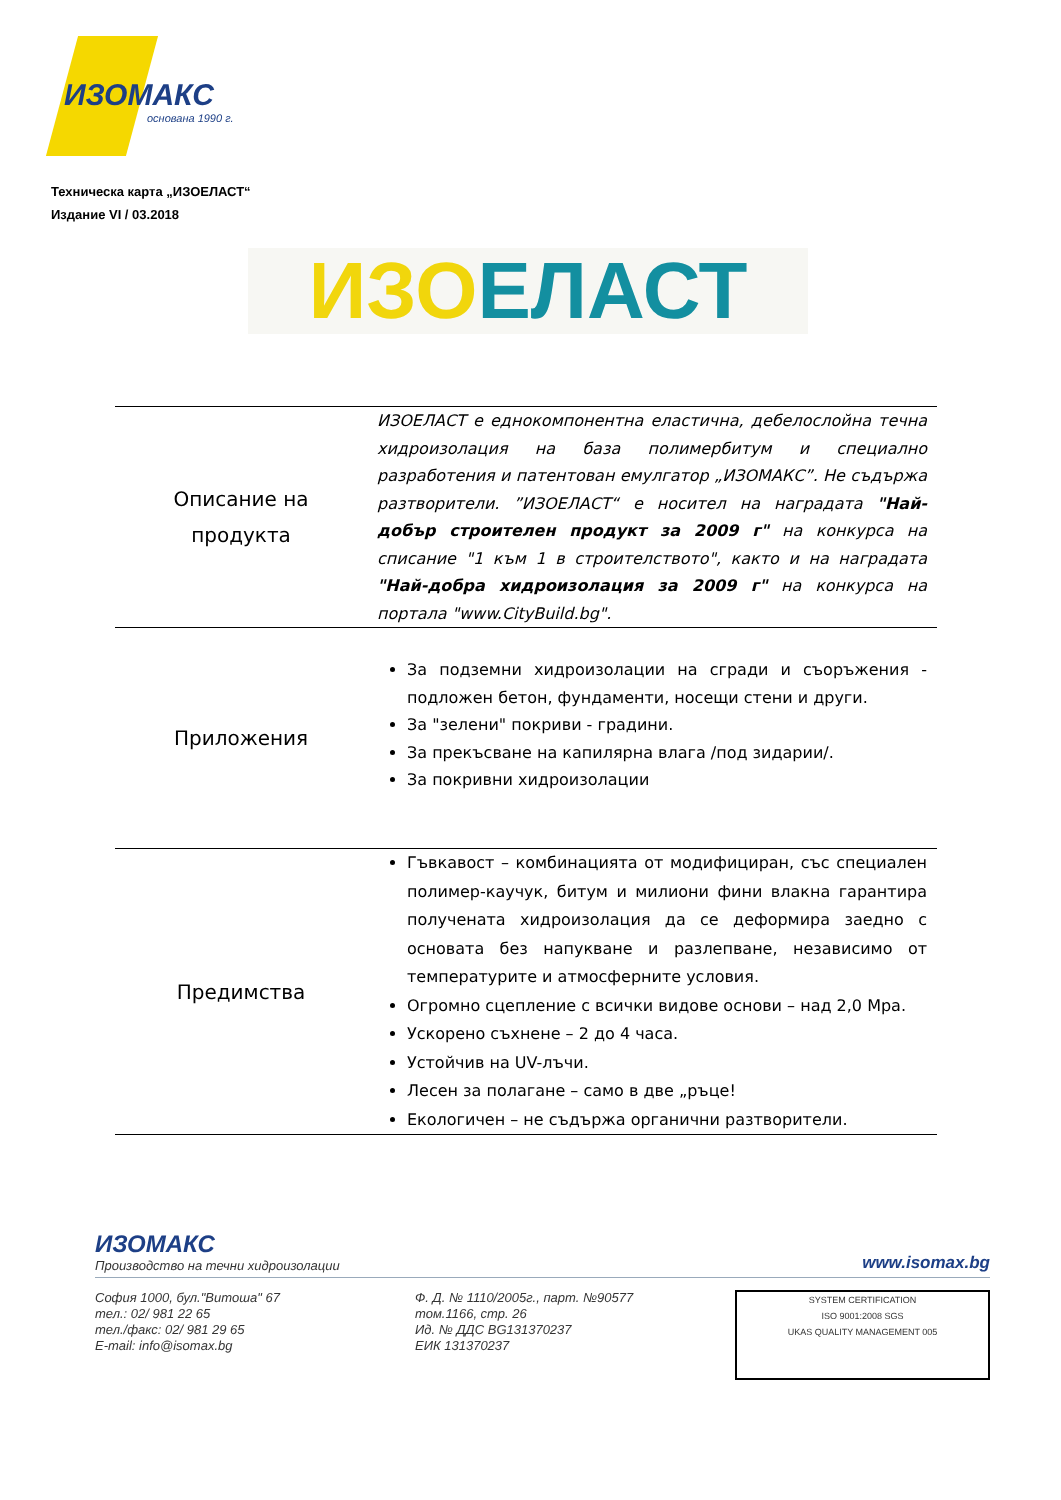ИЗОМАКС
основана 1990 г.
Техническа карта „ИЗОЕЛАСТ“
Издание VI / 03.2018
ИЗО ЕЛАСТ
| Описание на продукта | ИЗОЕЛАСТ е еднокомпонентна еластична, дебелослойна течна хидроизолация на база полимербитум и специално разработения и патентован емулгатор „ИЗОМАКС”. Не съдържа разтворители. ”ИЗОЕЛАСТ“ е носител на наградата "Най-добър строителен продукт за 2009 г" на конкурса на списание "1 към 1 в строителството", както и на наградата "Най-добра хидроизолация за 2009 г" на конкурса на портала "www.CityBuild.bg". |
| Приложения | За подземни хидроизолации на сгради и съоръжения - подложен бетон, фундаменти, носещи стени и други. За "зелени" покриви - градини. За прекъсване на капилярна влага /под зидарии/. За покривни хидроизолации |
| Предимства | Гъвкавост – комбинацията от модифициран, със специален полимер-каучук, битум и милиони фини влакна гарантира получената хидроизолация да се деформира заедно с основата без напукване и разлепване, независимо от температурите и атмосферните условия. Огромно сцепление с всички видове основи – над 2,0 Mpa. Ускорено съхнене – 2 до 4 часа. Устойчив на UV-лъчи. Лесен за полагане – само в две „ръце! Екологичен – не съдържа органични разтворители. |
ИЗОМАКС
Производство на течни хидроизолации
www.isomax.bg
София 1000, бул."Витоша" 67
тел.: 02/ 981 22 65
тел./факс: 02/ 981 29 65
E-mail: info@isomax.bg
Ф. Д. № 1110/2005г., парт. №90577
том.1166, стр. 26
Ид. № ДДС BG131370237
ЕИК 131370237
SYSTEM CERTIFICATION
ISO 9001:2008 SGS
UKAS QUALITY MANAGEMENT 005